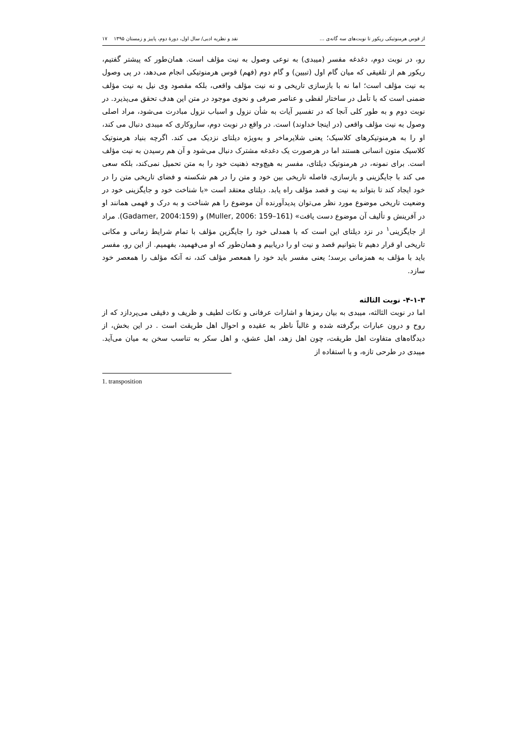از قوس هرمنوتیکی ریکور تا نوبت‌های سه گانه‌ی ... نقد و نظریه ادبی/ سال اول، دورهٔ دوم، پاییز و زمستان ۱۳۹۵ ۱۷
رو، در نوبت دوم، دغدغه مفسر (میبدی) به نوعی وصول به نیت مؤلف است. همان‌طور که پیشتر گفتیم، ریکور هم از تلفیقی که میان گام اول (تبیین) و گام دوم (فهم) قوس هرمنوتیکی انجام می‌دهد، در پی وصول به نیت مؤلف است؛ اما نه با بازسازی تاریخی و نه نیت مؤلف واقعی، بلکه مقصود وی نیل به نیت مؤلف ضمنی است که با تأمل در ساختار لفظی و عناصر صرفی و نحوی موجود در متن این هدف تحقق می‌پذیرد. در نوبت دوم و به طور کلی آنجا که در تفسیر آیات به شأن نزول و اسباب نزول مبادرت می‌شود، مراد اصلی وصول به نیت مؤلف واقعی (در اینجا خداوند) است. در واقع در نوبت دوم، سازوکاری که میبدی دنبال می کند، او را به هرمنوتیکرهای کلاسیک؛ یعنی شلایرماخر و به‌ویژه دیلتای نزدیک می کند. اگرچه بنیاد هرمنوتیک کلاسیک متون انسانی هستند اما در هرصورت یک دغدغه مشترک دنبال می‌شود و آن هم رسیدن به نیت مؤلف است. برای نمونه، در هرمنوتیک دیلتای، مفسر به هیچ‌وجه ذهنیت خود را به متن تحمیل نمی‌کند، بلکه سعی می کند با جایگزینی و بازسازی، فاصله تاریخی بین خود و متن را در هم شکسته و فضای تاریخی متن را در خود ایجاد کند تا بتواند به نیت و قصد مؤلف راه یابد. دیلتای معتقد است «با شناخت خود و جایگزینی خود در وضعیت تاریخی موضوع مورد نظر می‌توان پدیدآورنده آن موضوع را هم شناخت و به درک و فهمی همانند او در آفرینش و تألیف آن موضوع دست یافت» (Muller, 2006: 159–161) و (Gadamer, 2004:159). مراد از جایگزینی<sup>۱</sup> در نزد دیلتای این است که با همدلی خود را جایگزین مؤلف با تمام شرایط زمانی و مکانی تاریخی او قرار دهیم تا بتوانیم قصد و نیت او را دریابیم و همان‌طور که او می‌فهمید، بفهمیم. از این رو، مفسر باید با مؤلف به همزمانی برسد؛ یعنی مفسر باید خود را همعصر مؤلف کند، نه آنکه مؤلف را همعصر خود سازد.
۴-۱-۳- نوبت الثالثه
اما در نوبت الثالثه، میبدی به بیان رمزها و اشارات عرفانی و نکات لطیف و ظریف و دقیقی می‌پردازد که از روح و درون عبارات برگرفته شده و غالباً ناظر به عقیده و احوال اهل طریقت است . در این بخش، از دیدگاه‌های متفاوت اهل طریقت، چون اهل زهد، اهل عشق، و اهل سکر به تناسب سخن به میان می‌آید. میبدی در طرحی تازه، و با استفاده از
1. transposition